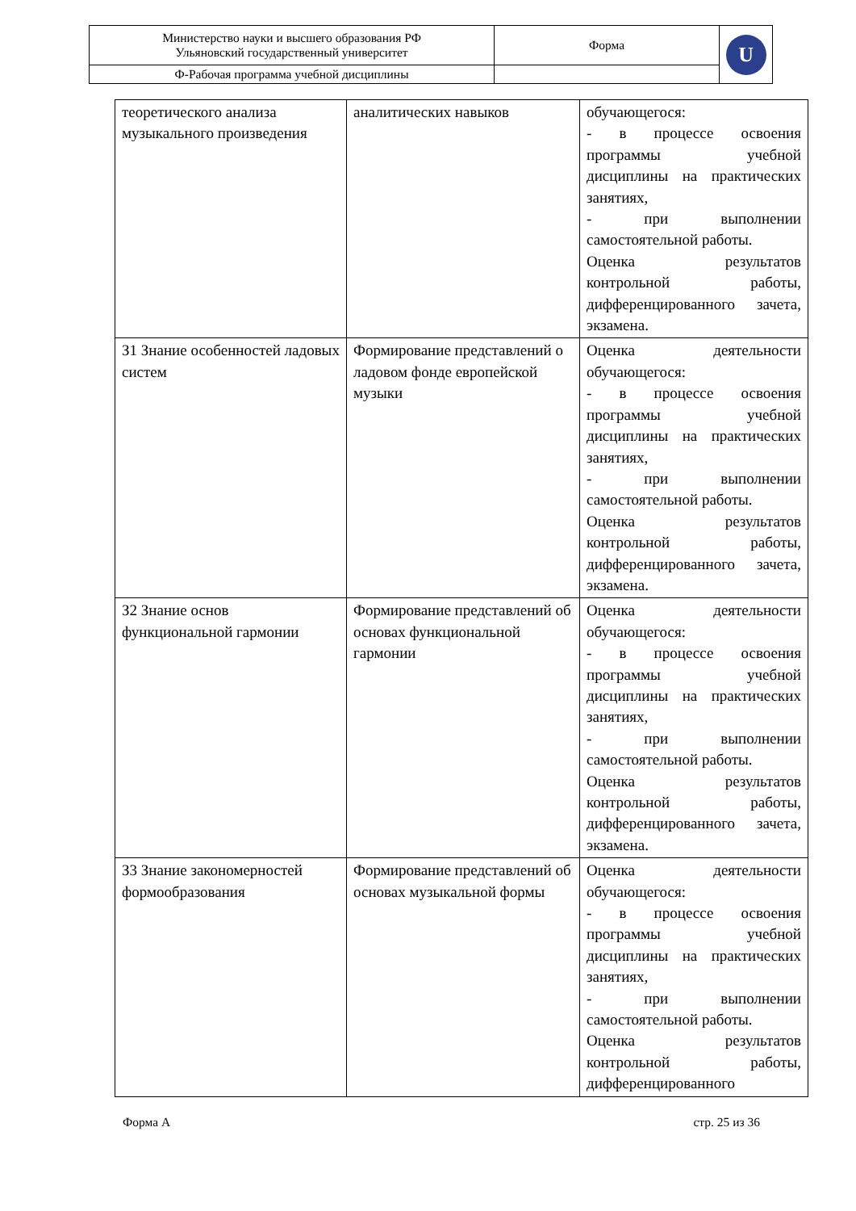| Министерство науки и высшего образования РФ Ульяновский государственный университет | Форма | U |
| Ф-Рабочая программа учебной дисциплины | | |
| теоретического анализа музыкального произведения | аналитических навыков | обучающегося: - в процессе освоения программы учебной дисциплины на практических занятиях, - при выполнении самостоятельной работы. Оценка результатов контрольной работы, дифференцированного зачета, экзамена. |
| З1 Знание особенностей ладовых систем | Формирование представлений о ладовом фонде европейской музыки | Оценка деятельности обучающегося: - в процессе освоения программы учебной дисциплины на практических занятиях, - при выполнении самостоятельной работы. Оценка результатов контрольной работы, дифференцированного зачета, экзамена. |
| З2 Знание основ функциональной гармонии | Формирование представлений об основах функциональной гармонии | Оценка деятельности обучающегося: - в процессе освоения программы учебной дисциплины на практических занятиях, - при выполнении самостоятельной работы. Оценка результатов контрольной работы, дифференцированного зачета, экзамена. |
| З3 Знание закономерностей формообразования | Формирование представлений об основах музыкальной формы | Оценка деятельности обучающегося: - в процессе освоения программы учебной дисциплины на практических занятиях, - при выполнении самостоятельной работы. Оценка результатов контрольной работы, дифференцированного |
Форма А стр. 25 из 36